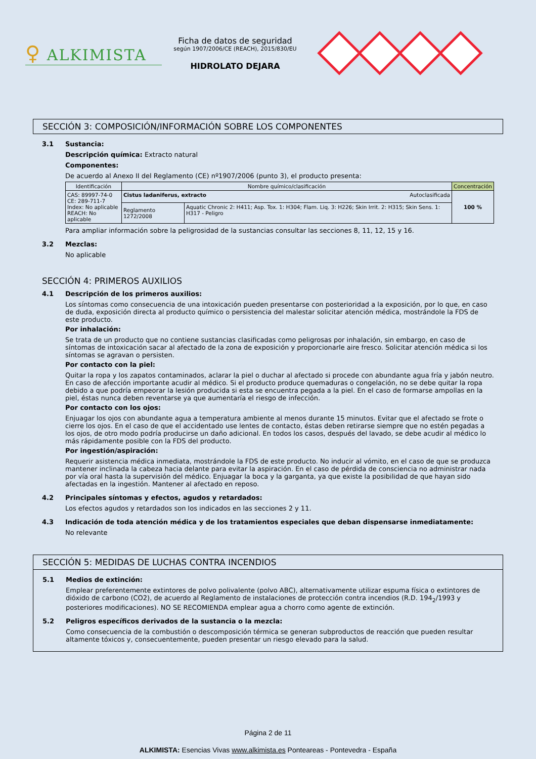♀ ALKIMISTA
Ficha de datos de seguridad
según 1907/2006/CE (REACH), 2015/830/EU
HIDROLATO DEJARA
SECCIÓN 3: COMPOSICIÓN/INFORMACIÓN SOBRE LOS COMPONENTES
3.1 Sustancia:
Descripción química: Extracto natural
Componentes:
De acuerdo al Anexo II del Reglamento (CE) nº1907/2006 (punto 3), el producto presenta:
| Identificación | Nombre químico/clasificación | | Concentración |
| --- | --- | --- | --- |
| CAS: 89997-74-0 CE: 289-711-7 Index: No aplicable REACH: No aplicable | Cistus ladaniferus, extracto Autoclasificada | | 100 % |
| | Reglamento 1272/2008 | Aquatic Chronic 2: H411; Asp. Tox. 1: H304; Flam. Liq. 3: H226; Skin Irrit. 2: H315; Skin Sens. 1: H317 - Peligro | |
Para ampliar información sobre la peligrosidad de la sustancias consultar las secciones 8, 11, 12, 15 y 16.
3.2 Mezclas:
No aplicable
SECCIÓN 4: PRIMEROS AUXILIOS
4.1 Descripción de los primeros auxilios:
Los síntomas como consecuencia de una intoxicación pueden presentarse con posterioridad a la exposición, por lo que, en caso de duda, exposición directa al producto químico o persistencia del malestar solicitar atención médica, mostrándole la FDS de este producto.
Por inhalación:
Se trata de un producto que no contiene sustancias clasificadas como peligrosas por inhalación, sin embargo, en caso de síntomas de intoxicación sacar al afectado de la zona de exposición y proporcionarle aire fresco. Solicitar atención médica si los síntomas se agravan o persisten.
Por contacto con la piel:
Quitar la ropa y los zapatos contaminados, aclarar la piel o duchar al afectado si procede con abundante agua fría y jabón neutro. En caso de afección importante acudir al médico. Si el producto produce quemaduras o congelación, no se debe quitar la ropa debido a que podría empeorar la lesión producida si esta se encuentra pegada a la piel. En el caso de formarse ampollas en la piel, éstas nunca deben reventarse ya que aumentaría el riesgo de infección.
Por contacto con los ojos:
Enjuagar los ojos con abundante agua a temperatura ambiente al menos durante 15 minutos. Evitar que el afectado se frote o cierre los ojos. En el caso de que el accidentado use lentes de contacto, éstas deben retirarse siempre que no estén pegadas a los ojos, de otro modo podría producirse un daño adicional. En todos los casos, después del lavado, se debe acudir al médico lo más rápidamente posible con la FDS del producto.
Por ingestión/aspiración:
Requerir asistencia médica inmediata, mostrándole la FDS de este producto. No inducir al vómito, en el caso de que se produzca mantener inclinada la cabeza hacia delante para evitar la aspiración. En el caso de pérdida de consciencia no administrar nada por vía oral hasta la supervisión del médico. Enjuagar la boca y la garganta, ya que existe la posibilidad de que hayan sido afectadas en la ingestión. Mantener al afectado en reposo.
4.2 Principales síntomas y efectos, agudos y retardados:
Los efectos agudos y retardados son los indicados en las secciones 2 y 11.
4.3 Indicación de toda atención médica y de los tratamientos especiales que deban dispensarse inmediatamente:
No relevante
SECCIÓN 5: MEDIDAS DE LUCHAS CONTRA INCENDIOS
5.1 Medios de extinción:
Emplear preferentemente extintores de polvo polivalente (polvo ABC), alternativamente utilizar espuma física o extintores de dióxido de carbono (CO2), de acuerdo al Reglamento de instalaciones de protección contra incendios (R.D. 194<sub>2</sub>/1993 y posteriores modificaciones). NO SE RECOMIENDA emplear agua a chorro como agente de extinción.
5.2 Peligros específicos derivados de la sustancia o la mezcla:
Como consecuencia de la combustión o descomposición térmica se generan subproductos de reacción que pueden resultar altamente tóxicos y, consecuentemente, pueden presentar un riesgo elevado para la salud.
Página 2 de 11
ALKIMISTA: Esencias Vivas www.alkimista.es Ponteareas - Pontevedra - España